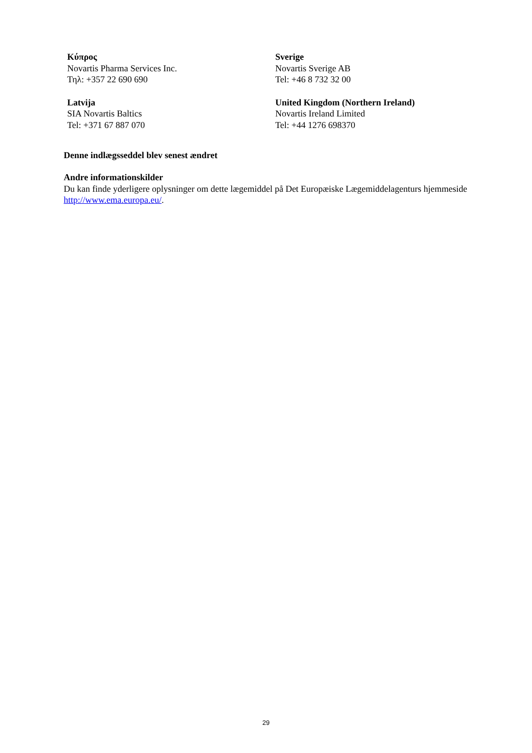| Κύπρος Novartis Pharma Services Inc. Τηλ: +357 22 690 690 | Sverige Novartis Sverige AB Tel: +46 8 732 32 00 |
| Latvija SIA Novartis Baltics Tel: +371 67 887 070 | United Kingdom (Northern Ireland) Novartis Ireland Limited Tel: +44 1276 698370 |
Denne indlægsseddel blev senest ændret
Andre informationskilder
Du kan finde yderligere oplysninger om dette lægemiddel på Det Europæiske Lægemiddelagenturs hjemmeside http://www.ema.europa.eu/.
29